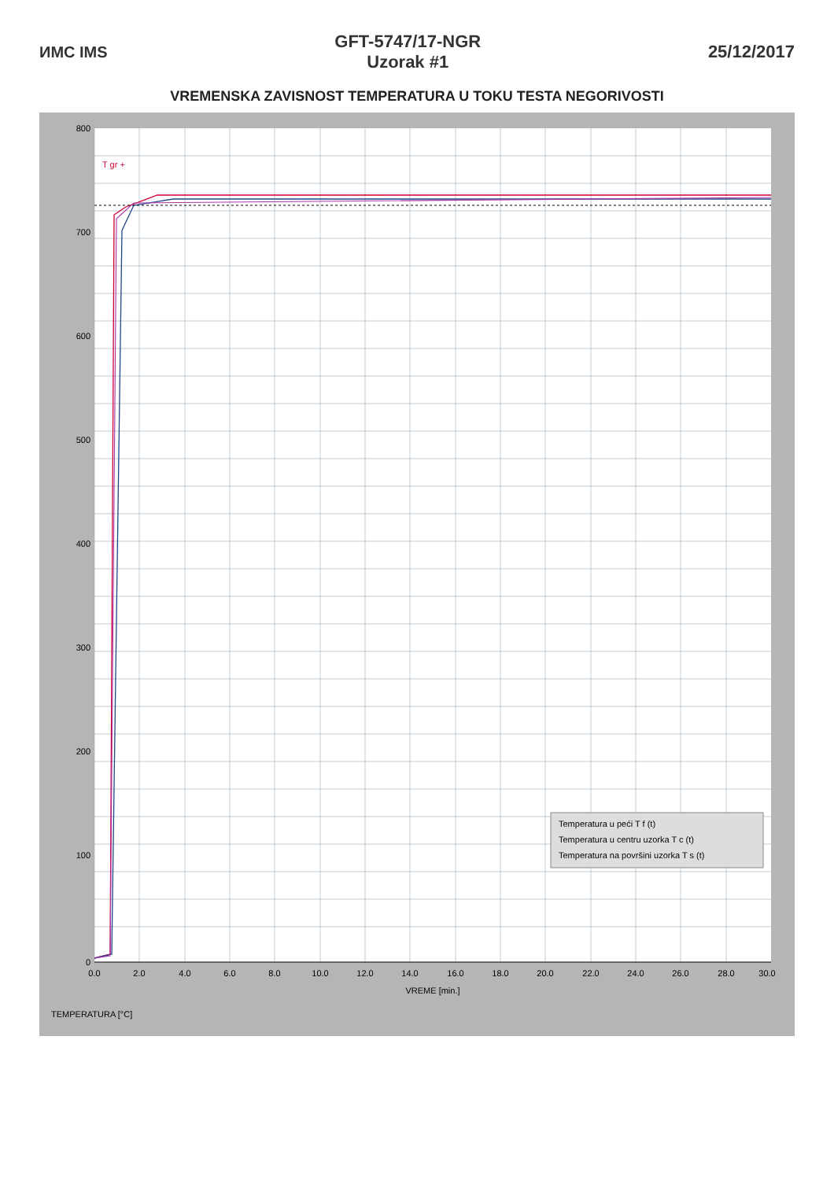ИМС IMS
GFT-5747/17-NGR
Uzorak #1
25/12/2017
VREMENSKA ZAVISNOST TEMPERATURA U TOKU TESTA NEGORIVOSTI
T gr +
0.0
2.0
4.0
6.0
8.0
10.0
12.0
14.0
16.0
18.0
20.0
22.0
24.0
26.0
28.0
30.0
VREME [min.]
800
700
600
500
400
300
200
100
0
TEMPERATURA [°C]
Temperatura u peći T f (t)
Temperatura u centru uzorka T c (t)
Temperatura na površini uzorka T s (t)